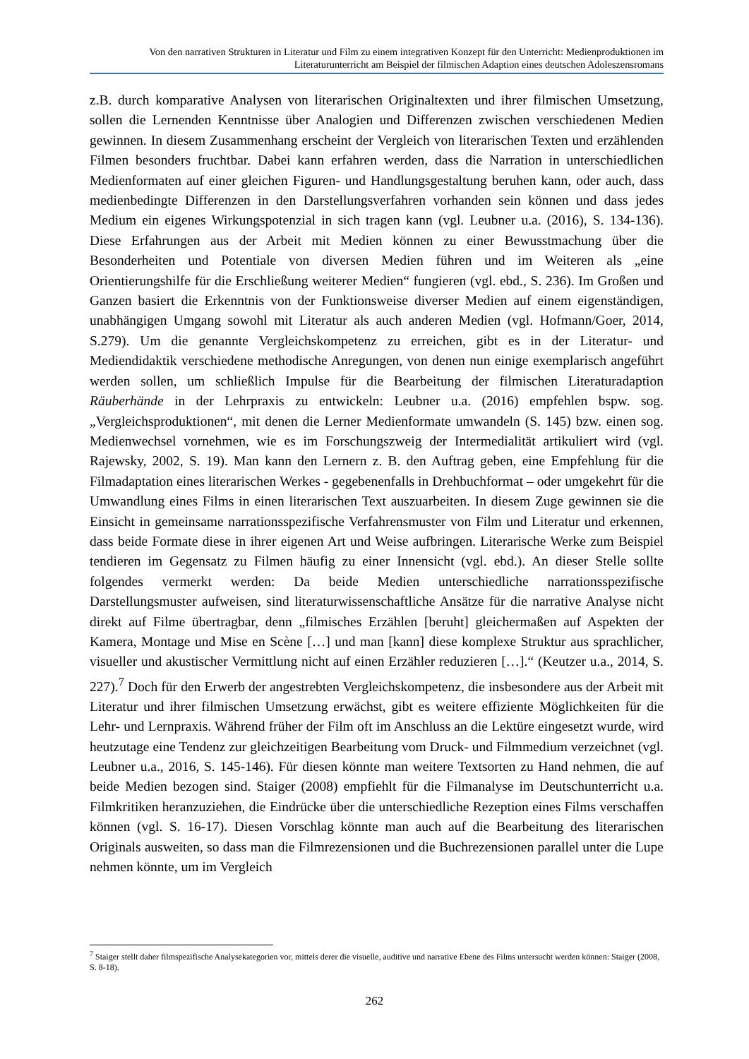Von den narrativen Strukturen in Literatur und Film zu einem integrativen Konzept für den Unterricht: Medienproduktionen im Literaturunterricht am Beispiel der filmischen Adaption eines deutschen Adoleszensromans
z.B. durch komparative Analysen von literarischen Originaltexten und ihrer filmischen Umsetzung, sollen die Lernenden Kenntnisse über Analogien und Differenzen zwischen verschiedenen Medien gewinnen. In diesem Zusammenhang erscheint der Vergleich von literarischen Texten und erzählenden Filmen besonders fruchtbar. Dabei kann erfahren werden, dass die Narration in unterschiedlichen Medienformaten auf einer gleichen Figuren- und Handlungsgestaltung beruhen kann, oder auch, dass medienbedingte Differenzen in den Darstellungsverfahren vorhanden sein können und dass jedes Medium ein eigenes Wirkungspotenzial in sich tragen kann (vgl. Leubner u.a. (2016), S. 134-136). Diese Erfahrungen aus der Arbeit mit Medien können zu einer Bewusstmachung über die Besonderheiten und Potentiale von diversen Medien führen und im Weiteren als „eine Orientierungshilfe für die Erschließung weiterer Medien“ fungieren (vgl. ebd., S. 236). Im Großen und Ganzen basiert die Erkenntnis von der Funktionsweise diverser Medien auf einem eigenständigen, unabhängigen Umgang sowohl mit Literatur als auch anderen Medien (vgl. Hofmann/Goer, 2014, S.279). Um die genannte Vergleichskompetenz zu erreichen, gibt es in der Literatur- und Mediendidaktik verschiedene methodische Anregungen, von denen nun einige exemplarisch angeführt werden sollen, um schließlich Impulse für die Bearbeitung der filmischen Literaturadaption Räuberhände in der Lehrpraxis zu entwickeln: Leubner u.a. (2016) empfehlen bspw. sog. „Vergleichsproduktionen“, mit denen die Lerner Medienformate umwandeln (S. 145) bzw. einen sog. Medienwechsel vornehmen, wie es im Forschungszweig der Intermedialität artikuliert wird (vgl. Rajewsky, 2002, S. 19). Man kann den Lernern z. B. den Auftrag geben, eine Empfehlung für die Filmadaptation eines literarischen Werkes - gegebenenfalls in Drehbuchformat – oder umgekehrt für die Umwandlung eines Films in einen literarischen Text auszuarbeiten. In diesem Zuge gewinnen sie die Einsicht in gemeinsame narrationsspezifische Verfahrensmuster von Film und Literatur und erkennen, dass beide Formate diese in ihrer eigenen Art und Weise aufbringen. Literarische Werke zum Beispiel tendieren im Gegensatz zu Filmen häufig zu einer Innensicht (vgl. ebd.). An dieser Stelle sollte folgendes vermerkt werden: Da beide Medien unterschiedliche narrationsspezifische Darstellungsmuster aufweisen, sind literaturwissenschaftliche Ansätze für die narrative Analyse nicht direkt auf Filme übertragbar, denn „filmisches Erzählen [beruht] gleichermaßen auf Aspekten der Kamera, Montage und Mise en Scène […] und man [kann] diese komplexe Struktur aus sprachlicher, visueller und akustischer Vermittlung nicht auf einen Erzähler reduzieren […].“ (Keutzer u.a., 2014, S. 227).<sup>7</sup> Doch für den Erwerb der angestrebten Vergleichskompetenz, die insbesondere aus der Arbeit mit Literatur und ihrer filmischen Umsetzung erwächst, gibt es weitere effiziente Möglichkeiten für die Lehr- und Lernpraxis. Während früher der Film oft im Anschluss an die Lektüre eingesetzt wurde, wird heutzutage eine Tendenz zur gleichzeitigen Bearbeitung vom Druck- und Filmmedium verzeichnet (vgl. Leubner u.a., 2016, S. 145-146). Für diesen könnte man weitere Textsorten zu Hand nehmen, die auf beide Medien bezogen sind. Staiger (2008) empfiehlt für die Filmanalyse im Deutschunterricht u.a. Filmkritiken heranzuziehen, die Eindrücke über die unterschiedliche Rezeption eines Films verschaffen können (vgl. S. 16-17). Diesen Vorschlag könnte man auch auf die Bearbeitung des literarischen Originals ausweiten, so dass man die Filmrezensionen und die Buchrezensionen parallel unter die Lupe nehmen könnte, um im Vergleich
<sup>7</sup> Staiger stellt daher filmspezifische Analysekategorien vor, mittels derer die visuelle, auditive und narrative Ebene des Films untersucht werden können: Staiger (2008, S. 8-18).
262